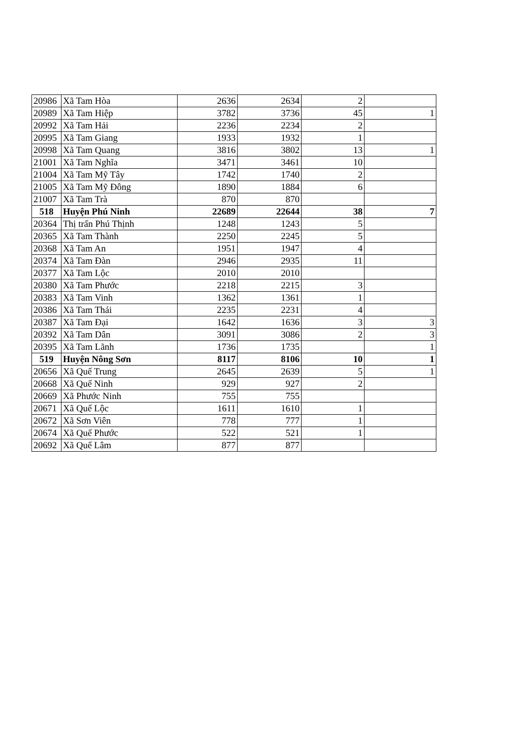| 20986 | Xã Tam Hòa | 2636 | 2634 | 2 | |
| 20989 | Xã Tam Hiệp | 3782 | 3736 | 45 | 1 |
| 20992 | Xã Tam Hải | 2236 | 2234 | 2 | |
| 20995 | Xã Tam Giang | 1933 | 1932 | 1 | |
| 20998 | Xã Tam Quang | 3816 | 3802 | 13 | 1 |
| 21001 | Xã Tam Nghĩa | 3471 | 3461 | 10 | |
| 21004 | Xã Tam Mỹ Tây | 1742 | 1740 | 2 | |
| 21005 | Xã Tam Mỹ Đông | 1890 | 1884 | 6 | |
| 21007 | Xã Tam Trà | 870 | 870 | | |
| 518 | Huyện Phú Ninh | 22689 | 22644 | 38 | 7 |
| 20364 | Thị trấn Phú Thịnh | 1248 | 1243 | 5 | |
| 20365 | Xã Tam Thành | 2250 | 2245 | 5 | |
| 20368 | Xã Tam An | 1951 | 1947 | 4 | |
| 20374 | Xã Tam Đàn | 2946 | 2935 | 11 | |
| 20377 | Xã Tam Lộc | 2010 | 2010 | | |
| 20380 | Xã Tam Phước | 2218 | 2215 | 3 | |
| 20383 | Xã Tam Vinh | 1362 | 1361 | 1 | |
| 20386 | Xã Tam Thái | 2235 | 2231 | 4 | |
| 20387 | Xã Tam Đại | 1642 | 1636 | 3 | 3 |
| 20392 | Xã Tam Dân | 3091 | 3086 | 2 | 3 |
| 20395 | Xã Tam Lãnh | 1736 | 1735 | | 1 |
| 519 | Huyện Nông Sơn | 8117 | 8106 | 10 | 1 |
| 20656 | Xã Quế Trung | 2645 | 2639 | 5 | 1 |
| 20668 | Xã Quế Ninh | 929 | 927 | 2 | |
| 20669 | Xã Phước Ninh | 755 | 755 | | |
| 20671 | Xã Quế Lộc | 1611 | 1610 | 1 | |
| 20672 | Xã Sơn Viên | 778 | 777 | 1 | |
| 20674 | Xã Quế Phước | 522 | 521 | 1 | |
| 20692 | Xã Quế Lâm | 877 | 877 | | |